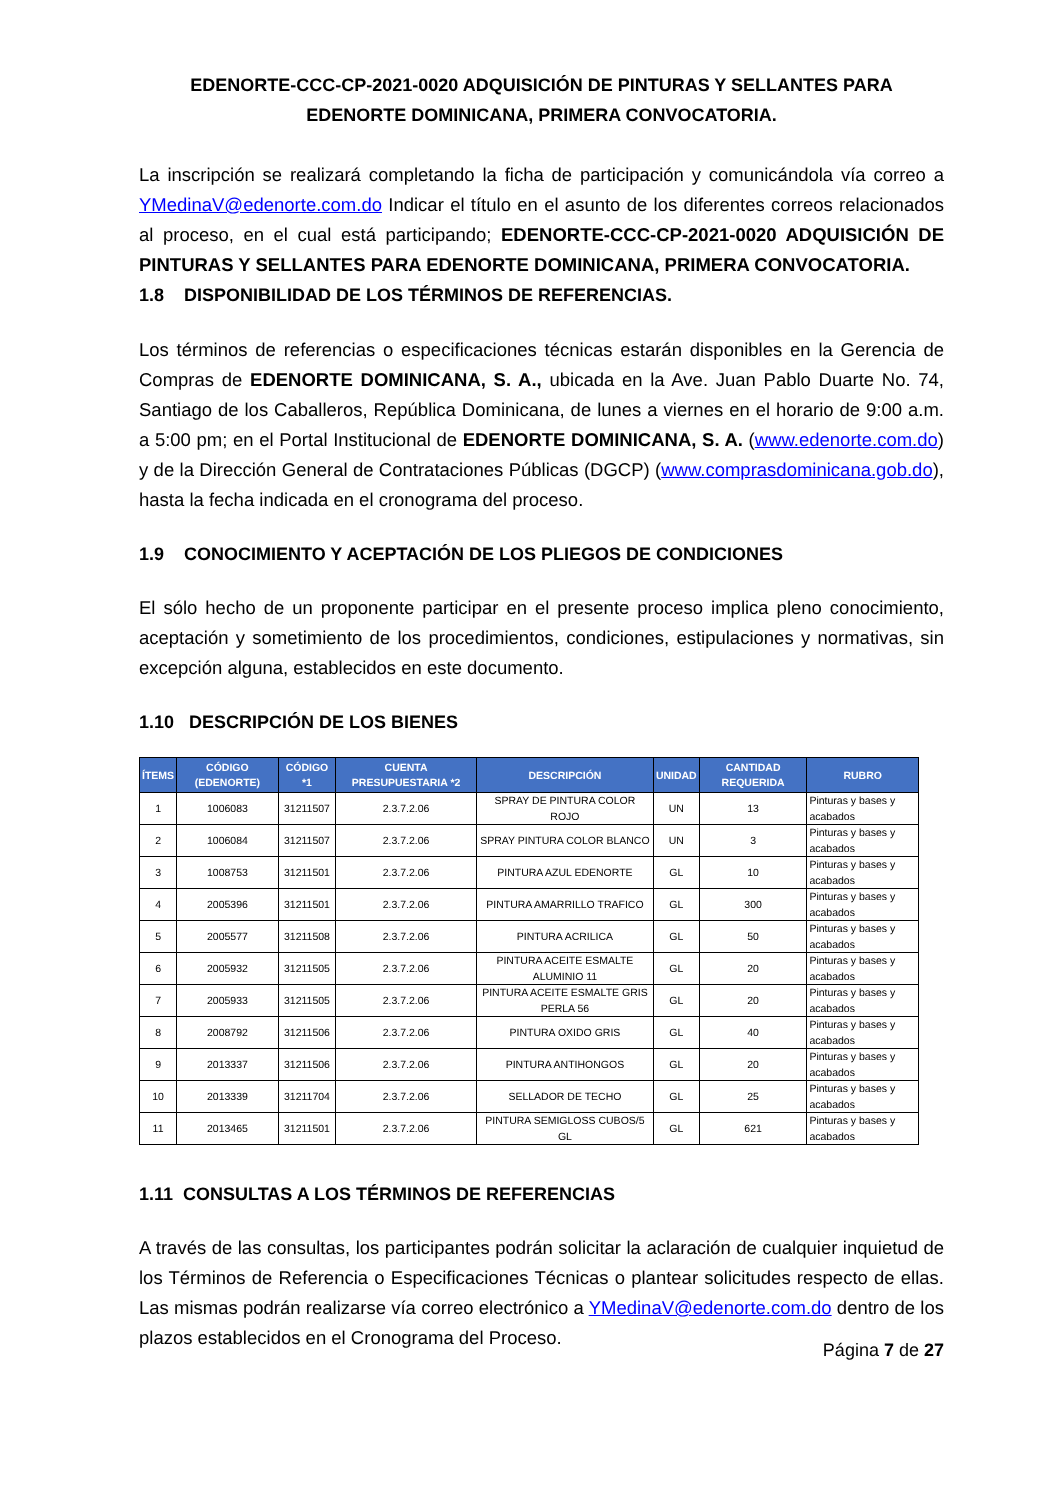EDENORTE-CCC-CP-2021-0020 ADQUISICIÓN DE PINTURAS Y SELLANTES PARA EDENORTE DOMINICANA, PRIMERA CONVOCATORIA.
La inscripción se realizará completando la ficha de participación y comunicándola vía correo a YMedinaV@edenorte.com.do Indicar el título en el asunto de los diferentes correos relacionados al proceso, en el cual está participando; EDENORTE-CCC-CP-2021-0020 ADQUISICIÓN DE PINTURAS Y SELLANTES PARA EDENORTE DOMINICANA, PRIMERA CONVOCATORIA.
1.8 DISPONIBILIDAD DE LOS TÉRMINOS DE REFERENCIAS.
Los términos de referencias o especificaciones técnicas estarán disponibles en la Gerencia de Compras de EDENORTE DOMINICANA, S. A., ubicada en la Ave. Juan Pablo Duarte No. 74, Santiago de los Caballeros, República Dominicana, de lunes a viernes en el horario de 9:00 a.m. a 5:00 pm; en el Portal Institucional de EDENORTE DOMINICANA, S. A. (www.edenorte.com.do) y de la Dirección General de Contrataciones Públicas (DGCP) (www.comprasdominicana.gob.do), hasta la fecha indicada en el cronograma del proceso.
1.9 CONOCIMIENTO Y ACEPTACIÓN DE LOS PLIEGOS DE CONDICIONES
El sólo hecho de un proponente participar en el presente proceso implica pleno conocimiento, aceptación y sometimiento de los procedimientos, condiciones, estipulaciones y normativas, sin excepción alguna, establecidos en este documento.
1.10 DESCRIPCIÓN DE LOS BIENES
| ÍTEMS | CÓDIGO (EDENORTE) | CÓDIGO *1 | CUENTA PRESUPUESTARIA *2 | DESCRIPCIÓN | UNIDAD | CANTIDAD REQUERIDA | RUBRO |
| --- | --- | --- | --- | --- | --- | --- | --- |
| 1 | 1006083 | 31211507 | 2.3.7.2.06 | SPRAY DE PINTURA COLOR ROJO | UN | 13 | Pinturas y bases y acabados |
| 2 | 1006084 | 31211507 | 2.3.7.2.06 | SPRAY PINTURA COLOR BLANCO | UN | 3 | Pinturas y bases y acabados |
| 3 | 1008753 | 31211501 | 2.3.7.2.06 | PINTURA AZUL EDENORTE | GL | 10 | Pinturas y bases y acabados |
| 4 | 2005396 | 31211501 | 2.3.7.2.06 | PINTURA AMARRILLO TRAFICO | GL | 300 | Pinturas y bases y acabados |
| 5 | 2005577 | 31211508 | 2.3.7.2.06 | PINTURA ACRILICA | GL | 50 | Pinturas y bases y acabados |
| 6 | 2005932 | 31211505 | 2.3.7.2.06 | PINTURA ACEITE ESMALTE ALUMINIO 11 | GL | 20 | Pinturas y bases y acabados |
| 7 | 2005933 | 31211505 | 2.3.7.2.06 | PINTURA ACEITE ESMALTE GRIS PERLA 56 | GL | 20 | Pinturas y bases y acabados |
| 8 | 2008792 | 31211506 | 2.3.7.2.06 | PINTURA OXIDO GRIS | GL | 40 | Pinturas y bases y acabados |
| 9 | 2013337 | 31211506 | 2.3.7.2.06 | PINTURA ANTIHONGOS | GL | 20 | Pinturas y bases y acabados |
| 10 | 2013339 | 31211704 | 2.3.7.2.06 | SELLADOR DE TECHO | GL | 25 | Pinturas y bases y acabados |
| 11 | 2013465 | 31211501 | 2.3.7.2.06 | PINTURA SEMIGLOSS CUBOS/5 GL | GL | 621 | Pinturas y bases y acabados |
1.11 CONSULTAS A LOS TÉRMINOS DE REFERENCIAS
A través de las consultas, los participantes podrán solicitar la aclaración de cualquier inquietud de los Términos de Referencia o Especificaciones Técnicas o plantear solicitudes respecto de ellas. Las mismas podrán realizarse vía correo electrónico a YMedinaV@edenorte.com.do dentro de los plazos establecidos en el Cronograma del Proceso.
Página 7 de 27